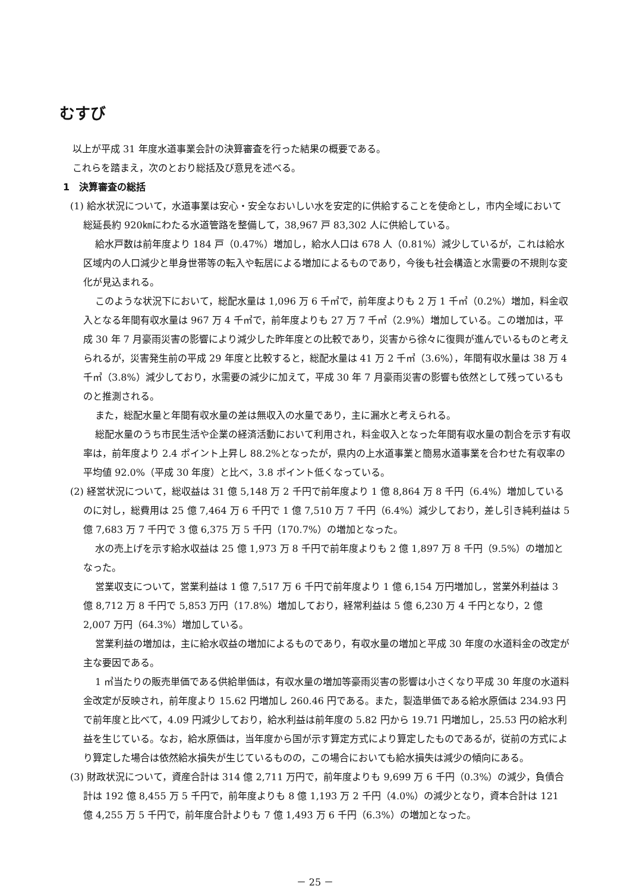むすび
以上が平成 31 年度水道事業会計の決算審査を行った結果の概要である。
これらを踏まえ，次のとおり総括及び意見を述べる。
1　決算審査の総括
(1) 給水状況について，水道事業は安心・安全なおいしい水を安定的に供給することを使命とし，市内全域において総延長約 920㎞にわたる水道管路を整備して，38,967 戸 83,302 人に供給している。
給水戸数は前年度より 184 戸（0.47%）増加し，給水人口は 678 人（0.81%）減少しているが，これは給水区域内の人口減少と単身世帯等の転入や転居による増加によるものであり，今後も社会構造と水需要の不規則な変化が見込まれる。
このような状況下において，総配水量は 1,096 万 6 千㎥で，前年度よりも 2 万 1 千㎥（0.2%）増加，料金収入となる年間有収水量は 967 万 4 千㎥で，前年度よりも 27 万 7 千㎥（2.9%）増加している。この増加は，平成 30 年 7 月豪雨災害の影響により減少した昨年度との比較であり，災害から徐々に復興が進んでいるものと考えられるが，災害発生前の平成 29 年度と比較すると，総配水量は 41 万 2 千㎥（3.6%），年間有収水量は 38 万 4 千㎥（3.8%）減少しており，水需要の減少に加えて，平成 30 年 7 月豪雨災害の影響も依然として残っているものと推測される。
また，総配水量と年間有収水量の差は無収入の水量であり，主に漏水と考えられる。
総配水量のうち市民生活や企業の経済活動において利用され，料金収入となった年間有収水量の割合を示す有収率は，前年度より 2.4 ポイント上昇し 88.2%となったが，県内の上水道事業と簡易水道事業を合わせた有収率の平均値 92.0%（平成 30 年度）と比べ，3.8 ポイント低くなっている。
(2) 経営状況について，総収益は 31 億 5,148 万 2 千円で前年度より 1 億 8,864 万 8 千円（6.4%）増加しているのに対し，総費用は 25 億 7,464 万 6 千円で 1 億 7,510 万 7 千円（6.4%）減少しており，差し引き純利益は 5 億 7,683 万 7 千円で 3 億 6,375 万 5 千円（170.7%）の増加となった。
水の売上げを示す給水収益は 25 億 1,973 万 8 千円で前年度よりも 2 億 1,897 万 8 千円（9.5%）の増加となった。
営業収支について，営業利益は 1 億 7,517 万 6 千円で前年度より 1 億 6,154 万円増加し，営業外利益は 3 億 8,712 万 8 千円で 5,853 万円（17.8%）増加しており，経常利益は 5 億 6,230 万 4 千円となり，2 億 2,007 万円（64.3%）増加している。
営業利益の増加は，主に給水収益の増加によるものであり，有収水量の増加と平成 30 年度の水道料金の改定が主な要因である。
1 ㎥当たりの販売単価である供給単価は，有収水量の増加等豪雨災害の影響は小さくなり平成 30 年度の水道料金改定が反映され，前年度より 15.62 円増加し 260.46 円である。また，製造単価である給水原価は 234.93 円で前年度と比べて，4.09 円減少しており，給水利益は前年度の 5.82 円から 19.71 円増加し，25.53 円の給水利益を生じている。なお，給水原価は，当年度から国が示す算定方式により算定したものであるが，従前の方式により算定した場合は依然給水損失が生じているものの，この場合においても給水損失は減少の傾向にある。
(3) 財政状況について，資産合計は 314 億 2,711 万円で，前年度よりも 9,699 万 6 千円（0.3%）の減少，負債合計は 192 億 8,455 万 5 千円で，前年度よりも 8 億 1,193 万 2 千円（4.0%）の減少となり，資本合計は 121 億 4,255 万 5 千円で，前年度合計よりも 7 億 1,493 万 6 千円（6.3%）の増加となった。
－ 25 －